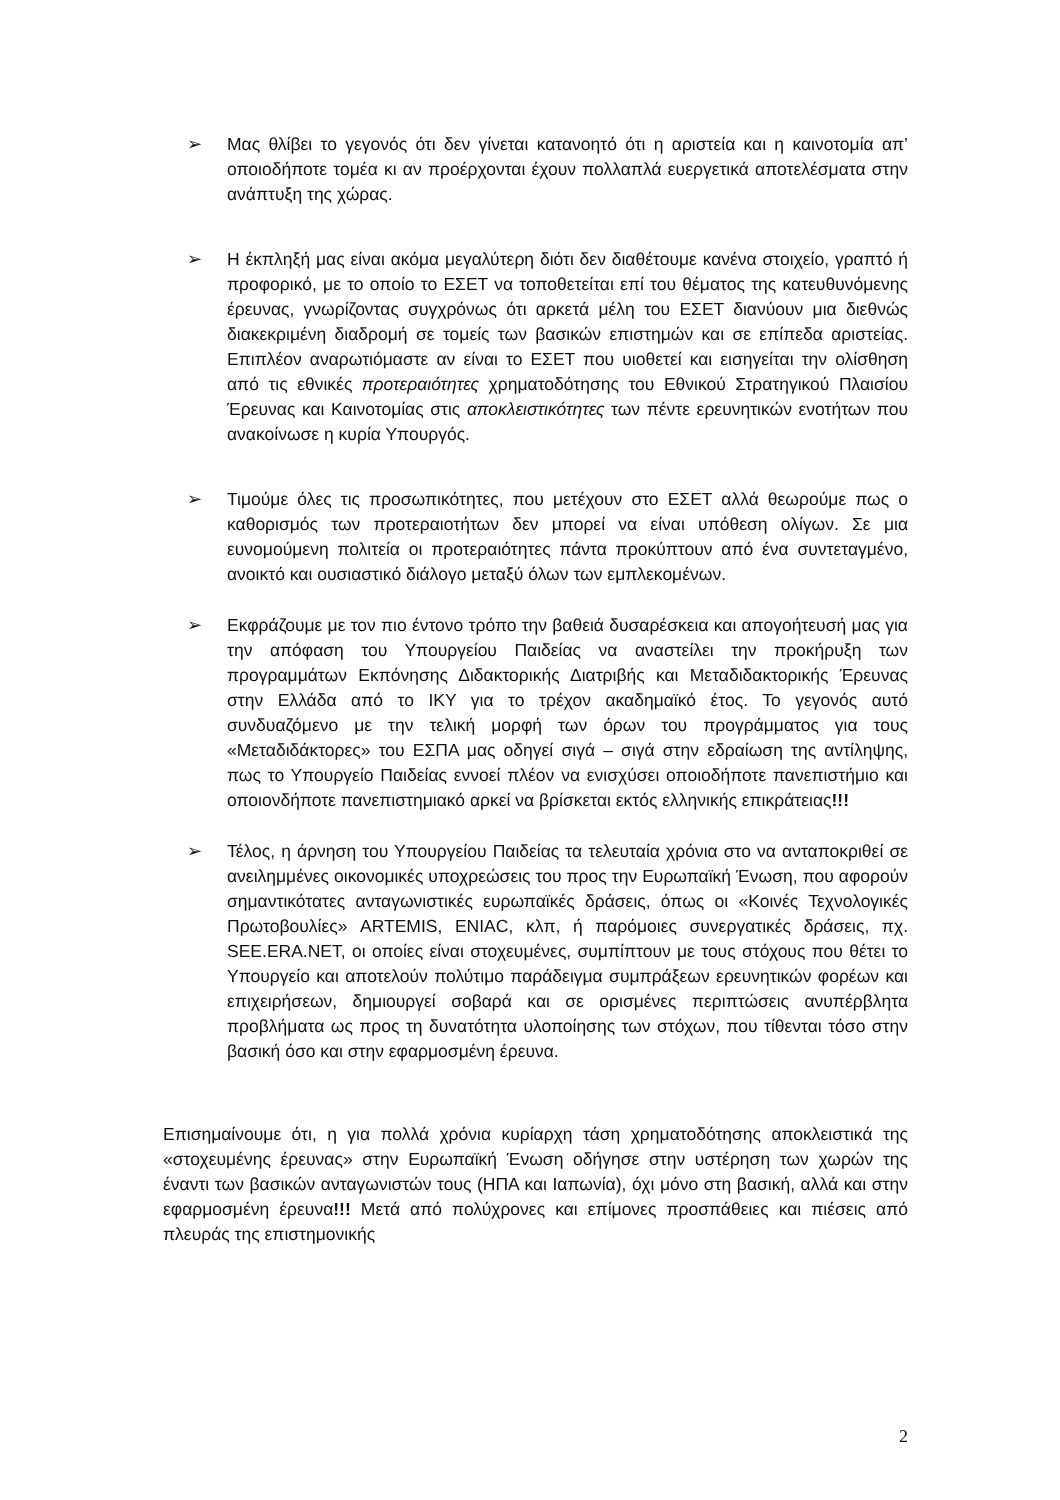➢ Μας θλίβει το γεγονός ότι δεν γίνεται κατανοητό ότι η αριστεία και η καινοτομία απ’ οποιοδήποτε τομέα κι αν προέρχονται έχουν πολλαπλά ευεργετικά αποτελέσματα στην ανάπτυξη της χώρας.
➢ Η έκπληξή μας είναι ακόμα μεγαλύτερη διότι δεν διαθέτουμε κανένα στοιχείο, γραπτό ή προφορικό, με το οποίο το ΕΣΕΤ να τοποθετείται επί του θέματος της κατευθυνόμενης έρευνας, γνωρίζοντας συγχρόνως ότι αρκετά μέλη του ΕΣΕΤ διανύουν μια διεθνώς διακεκριμένη διαδρομή σε τομείς των βασικών επιστημών και σε επίπεδα αριστείας. Επιπλέον αναρωτιόμαστε αν είναι το ΕΣΕΤ που υιοθετεί και εισηγείται την ολίσθηση από τις εθνικές προτεραιότητες χρηματοδότησης του Εθνικού Στρατηγικού Πλαισίου Έρευνας και Καινοτομίας στις αποκλειστικότητες των πέντε ερευνητικών ενοτήτων που ανακοίνωσε η κυρία Υπουργός.
➢ Τιμούμε όλες τις προσωπικότητες, που μετέχουν στο ΕΣΕΤ αλλά θεωρούμε πως ο καθορισμός των προτεραιοτήτων δεν μπορεί να είναι υπόθεση ολίγων. Σε μια ευνομούμενη πολιτεία οι προτεραιότητες πάντα προκύπτουν από ένα συντεταγμένο, ανοικτό και ουσιαστικό διάλογο μεταξύ όλων των εμπλεκομένων.
➢ Εκφράζουμε με τον πιο έντονο τρόπο την βαθειά δυσαρέσκεια και απογοήτευσή μας για την απόφαση του Υπουργείου Παιδείας να αναστείλει την προκήρυξη των προγραμμάτων Εκπόνησης Διδακτορικής Διατριβής και Μεταδιδακτορικής Έρευνας στην Ελλάδα από το ΙΚΥ για το τρέχον ακαδημαϊκό έτος. Το γεγονός αυτό συνδυαζόμενο με την τελική μορφή των όρων του προγράμματος για τους «Μεταδιδάκτορες» του ΕΣΠΑ μας οδηγεί σιγά – σιγά στην εδραίωση της αντίληψης, πως το Υπουργείο Παιδείας εννοεί πλέον να ενισχύσει οποιοδήποτε πανεπιστήμιο και οποιονδήποτε πανεπιστημιακό αρκεί να βρίσκεται εκτός ελληνικής επικράτειας!!!
➢ Τέλος, η άρνηση του Υπουργείου Παιδείας τα τελευταία χρόνια στο να ανταποκριθεί σε ανειλημμένες οικονομικές υποχρεώσεις του προς την Ευρωπαϊκή Ένωση, που αφορούν σημαντικότατες ανταγωνιστικές ευρωπαϊκές δράσεις, όπως οι «Κοινές Τεχνολογικές Πρωτοβουλίες» ARTEMIS, ENIAC, κλπ, ή παρόμοιες συνεργατικές δράσεις, πχ. SEE.ERA.NET, οι οποίες είναι στοχευμένες, συμπίπτουν με τους στόχους που θέτει το Υπουργείο και αποτελούν πολύτιμο παράδειγμα συμπράξεων ερευνητικών φορέων και επιχειρήσεων, δημιουργεί σοβαρά και σε ορισμένες περιπτώσεις ανυπέρβλητα προβλήματα ως προς τη δυνατότητα υλοποίησης των στόχων, που τίθενται τόσο στην βασική όσο και στην εφαρμοσμένη έρευνα.
Επισημαίνουμε ότι, η για πολλά χρόνια κυρίαρχη τάση χρηματοδότησης αποκλειστικά της «στοχευμένης έρευνας» στην Ευρωπαϊκή Ένωση οδήγησε στην υστέρηση των χωρών της έναντι των βασικών ανταγωνιστών τους (ΗΠΑ και Ιαπωνία), όχι μόνο στη βασική, αλλά και στην εφαρμοσμένη έρευνα!!! Μετά από πολύχρονες και επίμονες προσπάθειες και πιέσεις από πλευράς της επιστημονικής
2